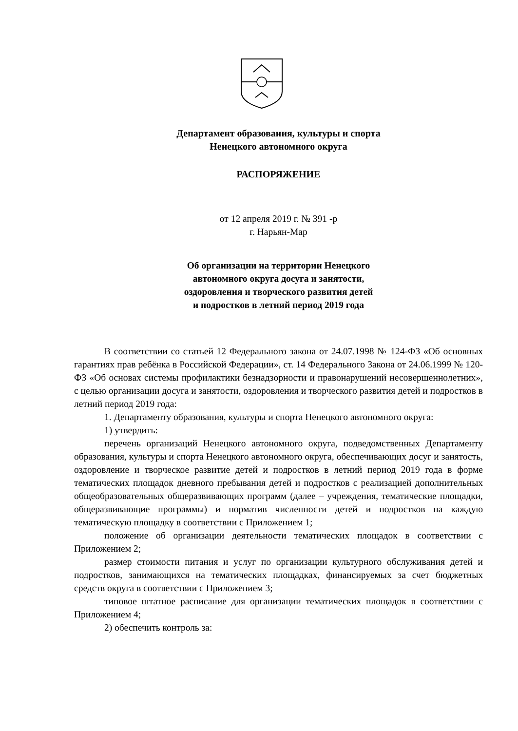Департамент образования, культуры и спорта
Ненецкого автономного округа
РАСПОРЯЖЕНИЕ
от 12 апреля 2019 г. № 391 -р
г. Нарьян-Мар
Об организации на территории Ненецкого
автономного округа досуга и занятости,
оздоровления и творческого развития детей
и подростков в летний период 2019 года
В соответствии со статьей 12 Федерального закона от 24.07.1998 № 124-ФЗ «Об основных гарантиях прав ребёнка в Российской Федерации», ст. 14 Федерального Закона от 24.06.1999 № 120-ФЗ «Об основах системы профилактики безнадзорности и правонарушений несовершеннолетних», с целью организации досуга и занятости, оздоровления и творческого развития детей и подростков в летний период 2019 года:
1. Департаменту образования, культуры и спорта Ненецкого автономного округа:
1) утвердить:
перечень организаций Ненецкого автономного округа, подведомственных Департаменту образования, культуры и спорта Ненецкого автономного округа, обеспечивающих досуг и занятость, оздоровление и творческое развитие детей и подростков в летний период 2019 года в форме тематических площадок дневного пребывания детей и подростков с реализацией дополнительных общеобразовательных общеразвивающих программ (далее – учреждения, тематические площадки, общеразвивающие программы) и норматив численности детей и подростков на каждую тематическую площадку в соответствии с Приложением 1;
положение об организации деятельности тематических площадок в соответствии с Приложением 2;
размер стоимости питания и услуг по организации культурного обслуживания детей и подростков, занимающихся на тематических площадках, финансируемых за счет бюджетных средств округа в соответствии с Приложением 3;
типовое штатное расписание для организации тематических площадок в соответствии с Приложением 4;
2) обеспечить контроль за: